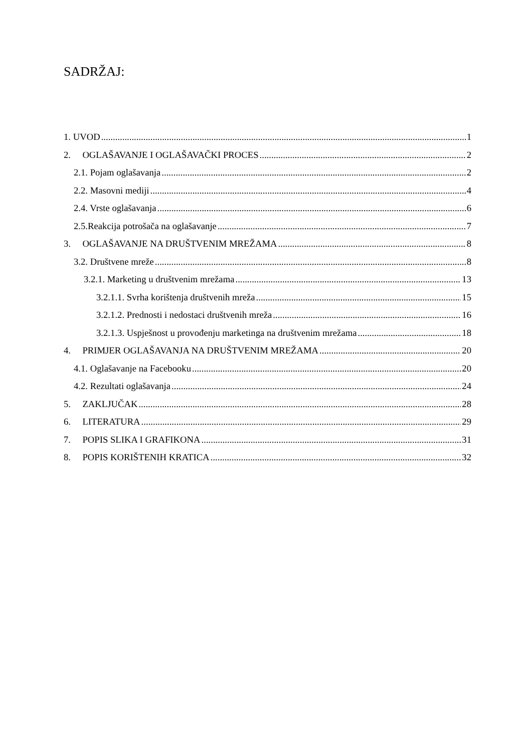SADRŽAJ:
1. UVOD 1
2. OGLAŠAVANJE I OGLAŠAVAČKI PROCES 2
2.1. Pojam oglašavanja 2
2.2. Masovni mediji 4
2.4. Vrste oglašavanja 6
2.5.Reakcija potrošača na oglašavanje 7
3. OGLAŠAVANJE NA DRUŠTVENIM MREŽAMA 8
3.2. Društvene mreže 8
3.2.1. Marketing u društvenim mrežama 13
3.2.1.1. Svrha korištenja društvenih mreža 15
3.2.1.2. Prednosti i nedostaci društvenih mreža 16
3.2.1.3. Uspješnost u provođenju marketinga na društvenim mrežama 18
4. PRIMJER OGLAŠAVANJA NA DRUŠTVENIM MREŽAMA 20
4.1. Oglašavanje na Facebooku 20
4.2. Rezultati oglašavanja 24
5. ZAKLJUČAK 28
6. LITERATURA 29
7. POPIS SLIKA I GRAFIKONA 31
8. POPIS KORIŠTENIH KRATICA 32